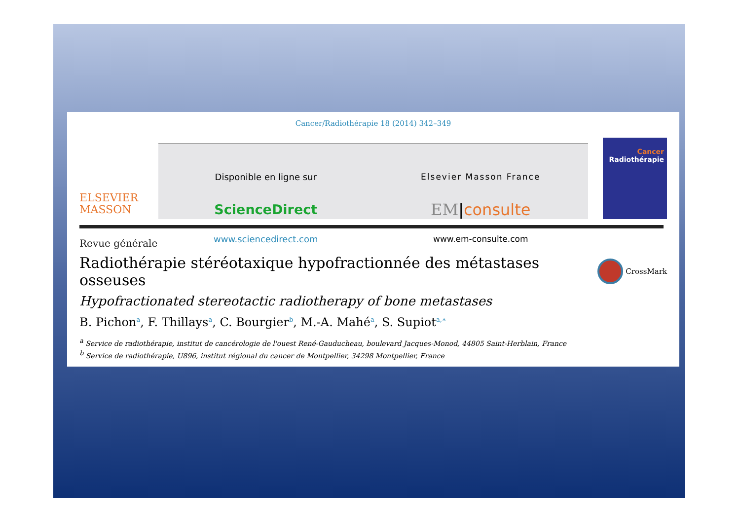Cancer/Radiothérapie 18 (2014) 342–349
ELSEVIER
MASSON
Disponible en ligne sur
ScienceDirect
www.sciencedirect.com
Elsevier Masson France
EM|consulte
www.em-consulte.com
Cancer
Radiothérapie
Revue générale
Radiothérapie stéréotaxique hypofractionnée des métastases osseuses
CrossMark
Hypofractionated stereotactic radiotherapy of bone metastases
B. Pichon<sup>a</sup>, F. Thillays<sup>a</sup>, C. Bourgier<sup>b</sup>, M.-A. Mahé<sup>a</sup>, S. Supiot<sup>a,∗</sup>
<sup>a</sup> Service de radiothérapie, institut de cancérologie de l'ouest René-Gauducheau, boulevard Jacques-Monod, 44805 Saint-Herblain, France
<sup>b</sup> Service de radiothérapie, U896, institut régional du cancer de Montpellier, 34298 Montpellier, France